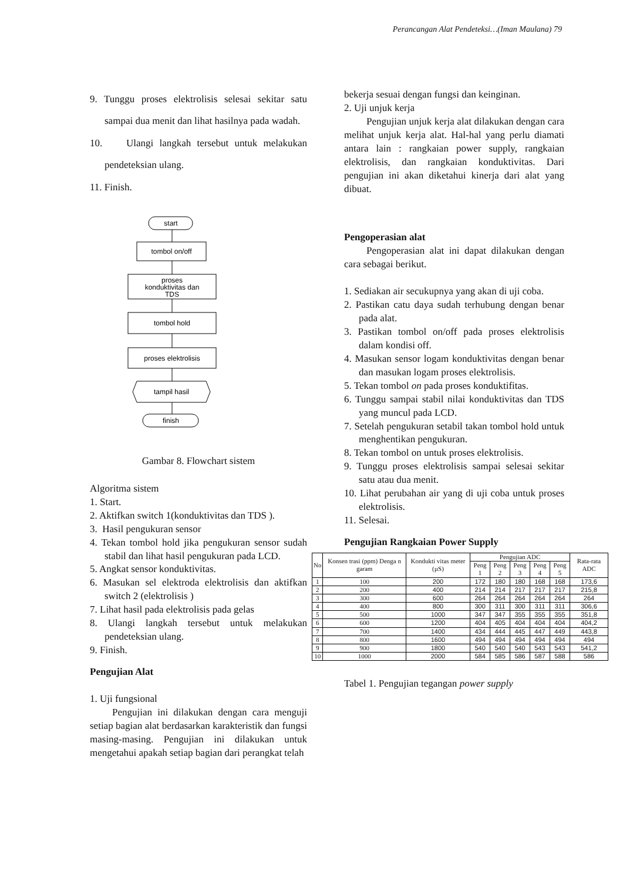Perancangan Alat Pendeteksi…(Iman Maulana) 79
9. Tunggu proses elektrolisis selesai sekitar satu sampai dua menit dan lihat hasilnya pada wadah.
10. Ulangi langkah tersebut untuk melakukan pendeteksian ulang.
11. Finish.
start
tombol on/off
proses
konduktivitas dan
TDS
tombol hold
proses elektrolisis
tampil hasil
finish
Gambar 8. Flowchart sistem
Algoritma sistem
1. Start.
2. Aktifkan switch 1(konduktivitas dan TDS ).
3. Hasil pengukuran sensor
4. Tekan tombol hold jika pengukuran sensor sudah stabil dan lihat hasil pengukuran pada LCD.
5. Angkat sensor konduktivitas.
6. Masukan sel elektroda elektrolisis dan aktifkan switch 2 (elektrolisis )
7. Lihat hasil pada elektrolisis pada gelas
8. Ulangi langkah tersebut untuk melakukan pendeteksian ulang.
9. Finish.
Pengujian Alat
1. Uji fungsional
Pengujian ini dilakukan dengan cara menguji setiap bagian alat berdasarkan karakteristik dan fungsi masing-masing. Pengujian ini dilakukan untuk mengetahui apakah setiap bagian dari perangkat telah
bekerja sesuai dengan fungsi dan keinginan.
2. Uji unjuk kerja
Pengujian unjuk kerja alat dilakukan dengan cara melihat unjuk kerja alat. Hal-hal yang perlu diamati antara lain : rangkaian power supply, rangkaian elektrolisis, dan rangkaian konduktivitas. Dari pengujian ini akan diketahui kinerja dari alat yang dibuat.
Pengoperasian alat
Pengoperasian alat ini dapat dilakukan dengan cara sebagai berikut.
1. Sediakan air secukupnya yang akan di uji coba.
2. Pastikan catu daya sudah terhubung dengan benar pada alat.
3. Pastikan tombol on/off pada proses elektrolisis dalam kondisi off.
4. Masukan sensor logam konduktivitas dengan benar dan masukan logam proses elektrolisis.
5. Tekan tombol on pada proses konduktifitas.
6. Tunggu sampai stabil nilai konduktivitas dan TDS yang muncul pada LCD.
7. Setelah pengukuran setabil takan tombol hold untuk menghentikan pengukuran.
8. Tekan tombol on untuk proses elektrolisis.
9. Tunggu proses elektrolisis sampai selesai sekitar satu atau dua menit.
10. Lihat perubahan air yang di uji coba untuk proses elektrolisis.
11. Selesai.
Pengujian Rangkaian Power Supply
| No | Konsen trasi (ppm) Denga n garam | Kondukti vitas meter (µS) | Pengujian ADC | | | | | Rata-rata ADC |
| --- | --- | --- | --- | --- | --- | --- | --- | --- |
| | | | Peng 1 | Peng 2 | Peng 3 | Peng 4 | Peng 5 | |
| 1 | 100 | 200 | 172 | 180 | 180 | 168 | 168 | 173,6 |
| 2 | 200 | 400 | 214 | 214 | 217 | 217 | 217 | 215,8 |
| 3 | 300 | 600 | 264 | 264 | 264 | 264 | 264 | 264 |
| 4 | 400 | 800 | 300 | 311 | 300 | 311 | 311 | 306,6 |
| 5 | 500 | 1000 | 347 | 347 | 355 | 355 | 355 | 351,8 |
| 6 | 600 | 1200 | 404 | 405 | 404 | 404 | 404 | 404,2 |
| 7 | 700 | 1400 | 434 | 444 | 445 | 447 | 449 | 443,8 |
| 8 | 800 | 1600 | 494 | 494 | 494 | 494 | 494 | 494 |
| 9 | 900 | 1800 | 540 | 540 | 540 | 543 | 543 | 541,2 |
| 10 | 1000 | 2000 | 584 | 585 | 586 | 587 | 588 | 586 |
Tabel 1. Pengujian tegangan power supply